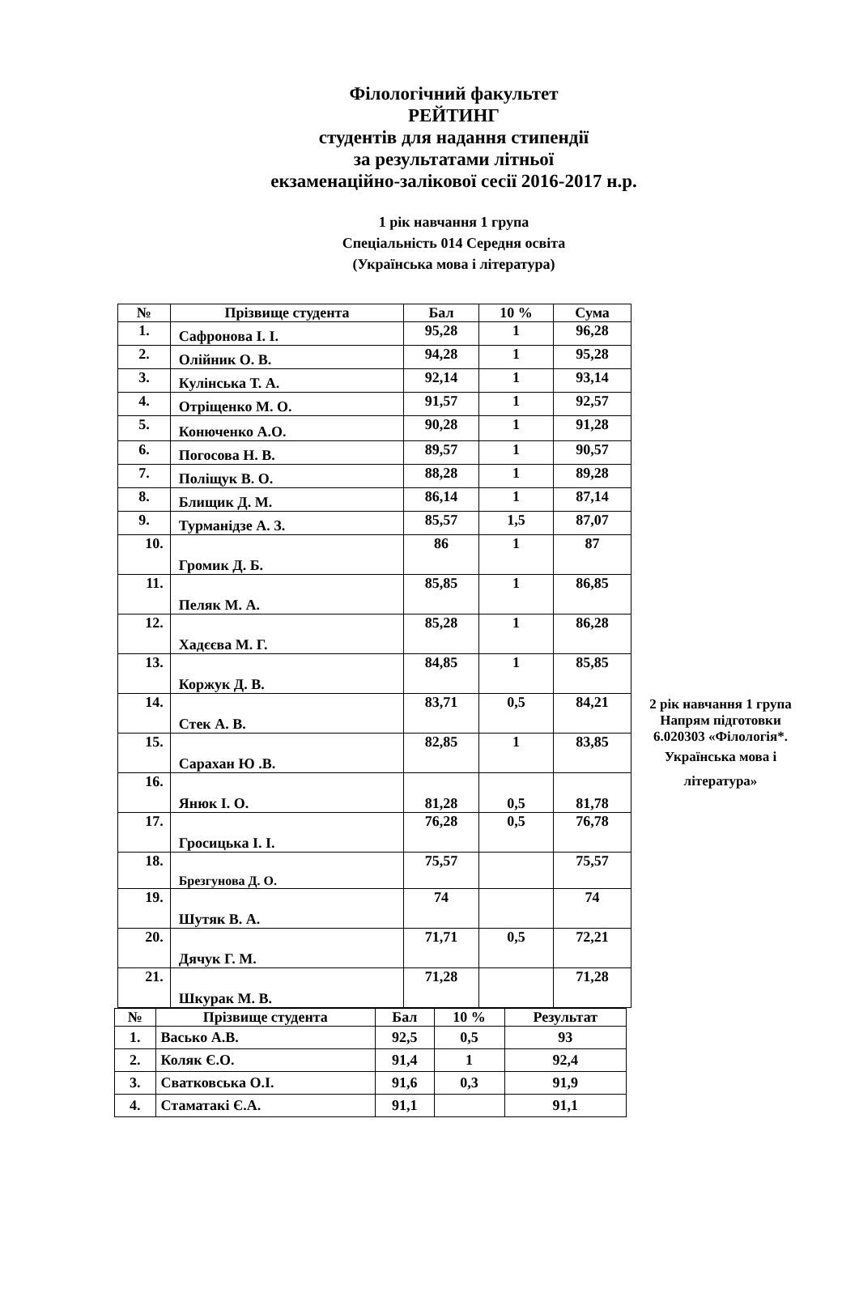Філологічний факультет
РЕЙТИНГ
студентів для надання стипендії
за результатами літньої
екзаменаційно-залікової сесії 2016-2017 н.р.
1 рік навчання 1 група
Спеціальність 014 Середня освіта
(Українська мова і література)
| № | Прізвище студента | Бал | 10 % | Сума |
| --- | --- | --- | --- | --- |
| 1. | Сафронова І. І. | 95,28 | 1 | 96,28 |
| 2. | Олійник О. В. | 94,28 | 1 | 95,28 |
| 3. | Кулінська Т. А. | 92,14 | 1 | 93,14 |
| 4. | Отріщенко М. О. | 91,57 | 1 | 92,57 |
| 5. | Конюченко А.О. | 90,28 | 1 | 91,28 |
| 6. | Погосова Н. В. | 89,57 | 1 | 90,57 |
| 7. | Поліщук В. О. | 88,28 | 1 | 89,28 |
| 8. | Блищик Д. М. | 86,14 | 1 | 87,14 |
| 9. | Турманідзе А. З. | 85,57 | 1,5 | 87,07 |
| 10. | Громик Д. Б. | 86 | 1 | 87 |
| 11. | Пеляк М. А. | 85,85 | 1 | 86,85 |
| 12. | Хадєєва М. Г. | 85,28 | 1 | 86,28 |
| 13. | Коржук Д. В. | 84,85 | 1 | 85,85 |
| 14. | Стек А. В. | 83,71 | 0,5 | 84,21 |
| 15. | Сарахан Ю .В. | 82,85 | 1 | 83,85 |
| 16. | Янюк І. О. | 81,28 | 0,5 | 81,78 |
| 17. | Гросицька І. І. | 76,28 | 0,5 | 76,78 |
| 18. | Брезгунова Д. О. | 75,57 | | 75,57 |
| 19. | Шутяк В. А. | 74 | | 74 |
| 20. | Дячук Г. М. | 71,71 | 0,5 | 72,21 |
| 21. | Шкурак М. В. | 71,28 | | 71,28 |
2 рік навчання 1 група
Напрям підготовки 6.020303 «Філологія*.
Українська мова і література»
| № | Прізвище студента | Бал | 10 % | Результат |
| --- | --- | --- | --- | --- |
| 1. | Васько А.В. | 92,5 | 0,5 | 93 |
| 2. | Коляк Є.О. | 91,4 | 1 | 92,4 |
| 3. | Сватковська О.І. | 91,6 | 0,3 | 91,9 |
| 4. | Стаматакі Є.А. | 91,1 | | 91,1 |